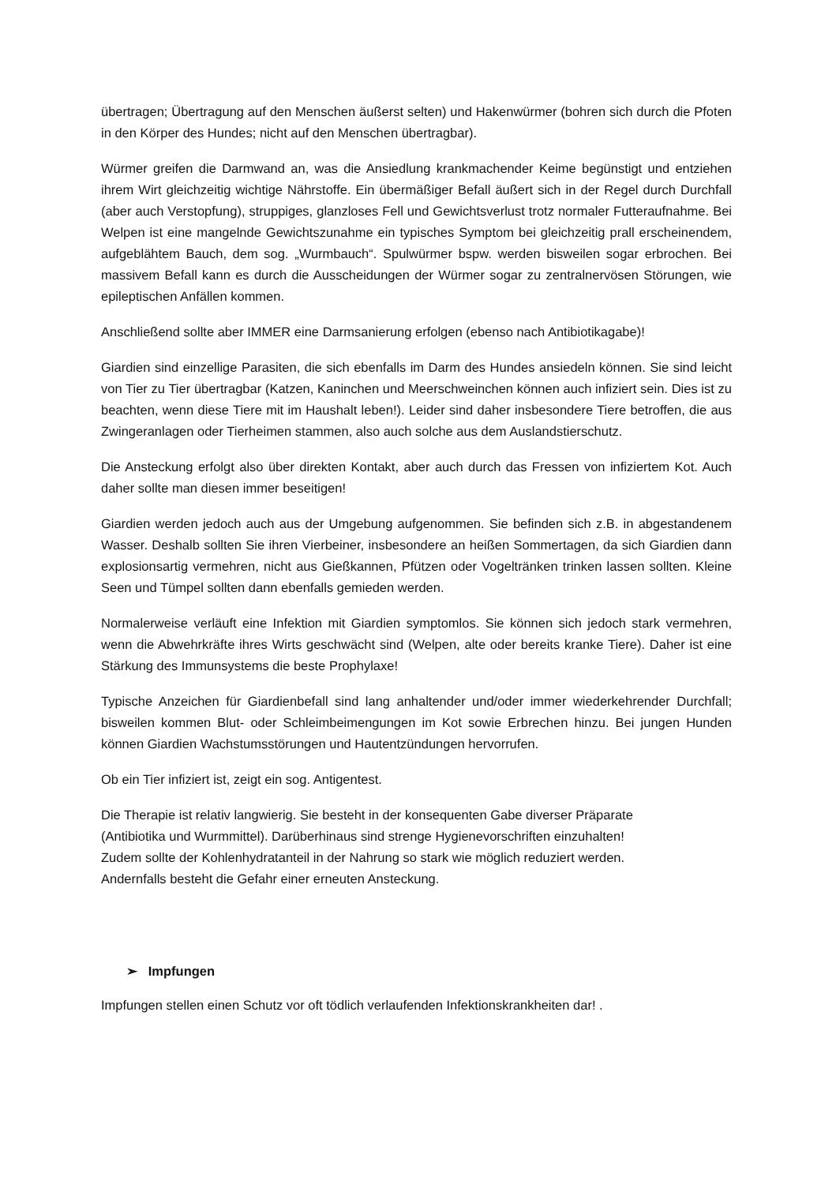übertragen; Übertragung auf den Menschen äußerst selten) und Hakenwürmer (bohren sich durch die Pfoten in den Körper des Hundes; nicht auf den Menschen übertragbar).
Würmer greifen die Darmwand an, was die Ansiedlung krankmachender Keime begünstigt und entziehen ihrem Wirt gleichzeitig wichtige Nährstoffe. Ein übermäßiger Befall äußert sich in der Regel durch Durchfall (aber auch Verstopfung), struppiges, glanzloses Fell und Gewichtsverlust trotz normaler Futteraufnahme. Bei Welpen ist eine mangelnde Gewichtszunahme ein typisches Symptom bei gleichzeitig prall erscheinendem, aufgeblähtem Bauch, dem sog. „Wurmbauch“. Spulwürmer bspw. werden bisweilen sogar erbrochen. Bei massivem Befall kann es durch die Ausscheidungen der Würmer sogar zu zentralnervösen Störungen, wie epileptischen Anfällen kommen.
Anschließend sollte aber IMMER eine Darmsanierung erfolgen (ebenso nach Antibiotikagabe)!
Giardien sind einzellige Parasiten, die sich ebenfalls im Darm des Hundes ansiedeln können. Sie sind leicht von Tier zu Tier übertragbar (Katzen, Kaninchen und Meerschweinchen können auch infiziert sein. Dies ist zu beachten, wenn diese Tiere mit im Haushalt leben!). Leider sind daher insbesondere Tiere betroffen, die aus Zwingeranlagen oder Tierheimen stammen, also auch solche aus dem Auslandstierschutz.
Die Ansteckung erfolgt also über direkten Kontakt, aber auch durch das Fressen von infiziertem Kot. Auch daher sollte man diesen immer beseitigen!
Giardien werden jedoch auch aus der Umgebung aufgenommen. Sie befinden sich z.B. in abgestandenem Wasser. Deshalb sollten Sie ihren Vierbeiner, insbesondere an heißen Sommertagen, da sich Giardien dann explosionsartig vermehren, nicht aus Gießkannen, Pfützen oder Vogeltränken trinken lassen sollten. Kleine Seen und Tümpel sollten dann ebenfalls gemieden werden.
Normalerweise verläuft eine Infektion mit Giardien symptomlos. Sie können sich jedoch stark vermehren, wenn die Abwehrkräfte ihres Wirts geschwächt sind (Welpen, alte oder bereits kranke Tiere). Daher ist eine Stärkung des Immunsystems die beste Prophylaxe!
Typische Anzeichen für Giardienbefall sind lang anhaltender und/oder immer wiederkehrender Durchfall; bisweilen kommen Blut- oder Schleimbeimengungen im Kot sowie Erbrechen hinzu. Bei jungen Hunden können Giardien Wachstumsstörungen und Hautentzündungen hervorrufen.
Ob ein Tier infiziert ist, zeigt ein sog. Antigentest.
Die Therapie ist relativ langwierig. Sie besteht in der konsequenten Gabe diverser Präparate
(Antibiotika und Wurmmittel). Darüberhinaus sind strenge Hygienevorschriften einzuhalten!
Zudem sollte der Kohlenhydratanteil in der Nahrung so stark wie möglich reduziert werden.
Andernfalls besteht die Gefahr einer erneuten Ansteckung.
➢ Impfungen
Impfungen stellen einen Schutz vor oft tödlich verlaufenden Infektionskrankheiten dar! .